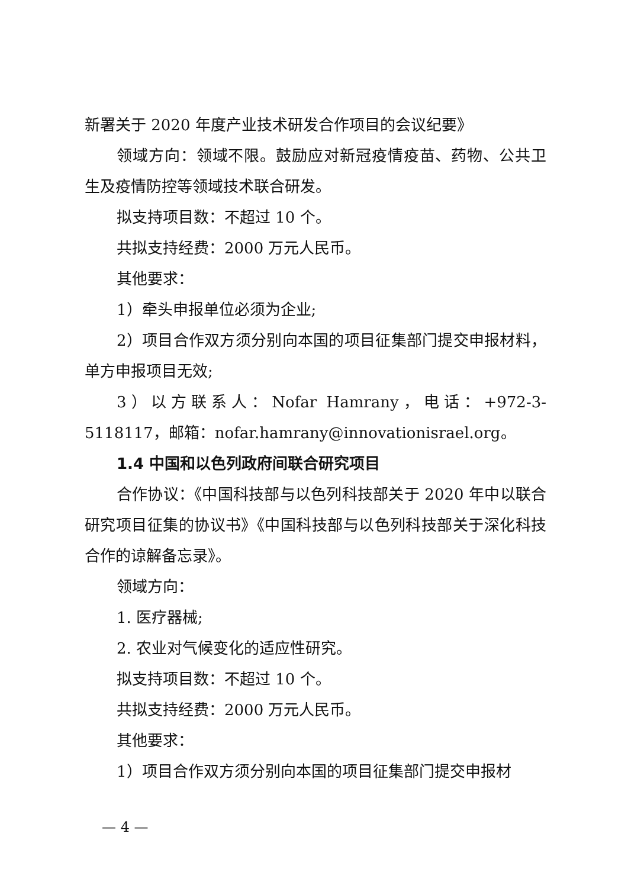新署关于 2020 年度产业技术研发合作项目的会议纪要》
领域方向：领域不限。鼓励应对新冠疫情疫苗、药物、公共卫生及疫情防控等领域技术联合研发。
拟支持项目数：不超过 10 个。
共拟支持经费：2000 万元人民币。
其他要求：
1）牵头申报单位必须为企业;
2）项目合作双方须分别向本国的项目征集部门提交申报材料，单方申报项目无效;
3）以方联系人：Nofar Hamrany，电话：+972-3-5118117，邮箱：nofar.hamrany@innovationisrael.org。
1.4 中国和以色列政府间联合研究项目
合作协议：《中国科技部与以色列科技部关于 2020 年中以联合研究项目征集的协议书》《中国科技部与以色列科技部关于深化科技合作的谅解备忘录》。
领域方向：
1. 医疗器械;
2. 农业对气候变化的适应性研究。
拟支持项目数：不超过 10 个。
共拟支持经费：2000 万元人民币。
其他要求：
1）项目合作双方须分别向本国的项目征集部门提交申报材
— 4 —